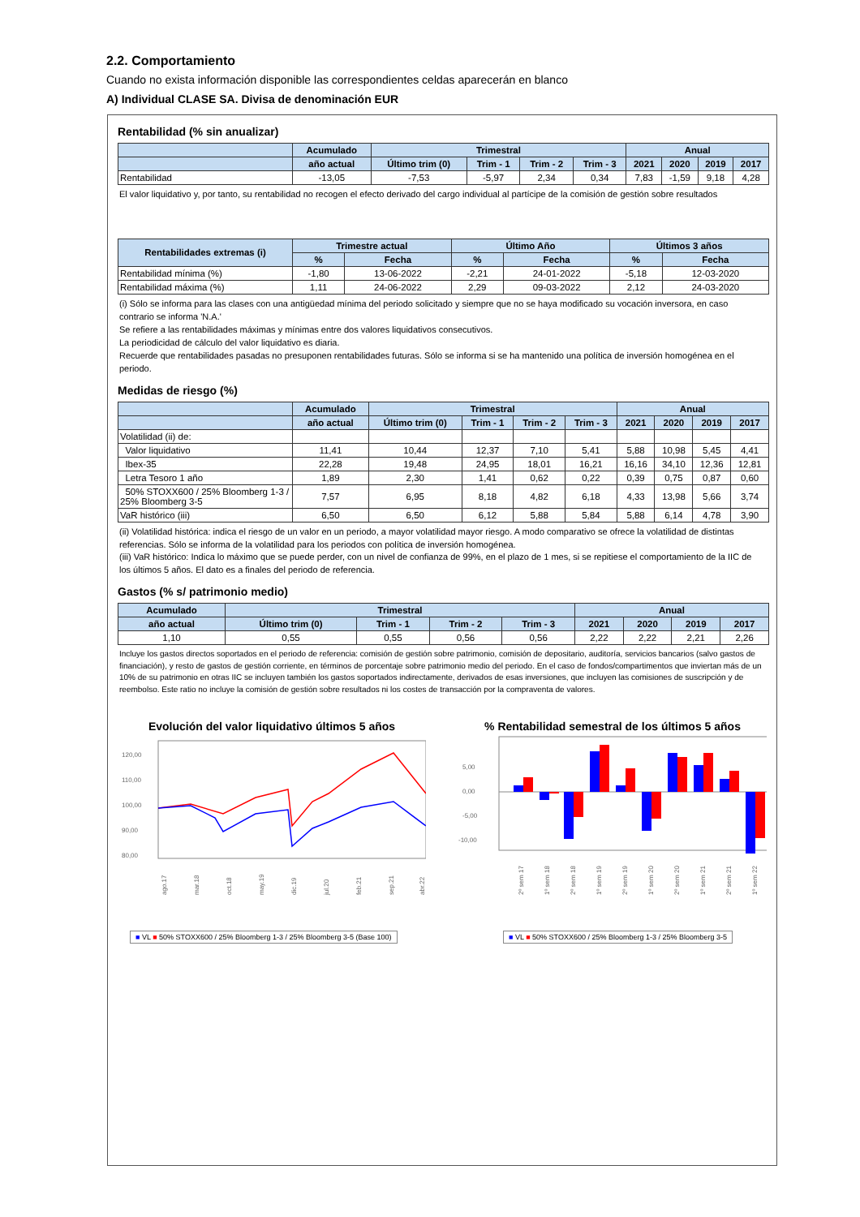2.2. Comportamiento
Cuando no exista información disponible las correspondientes celdas aparecerán en blanco
A) Individual CLASE SA. Divisa de denominación EUR
Rentabilidad (% sin anualizar)
| | Acumulado | Trimestral | | | | Anual | | | |
| --- | --- | --- | --- | --- | --- | --- | --- | --- | --- |
| | año actual | Último trim (0) | Trim - 1 | Trim - 2 | Trim - 3 | 2021 | 2020 | 2019 | 2017 |
| Rentabilidad | -13,05 | -7,53 | -5,97 | 2,34 | 0,34 | 7,83 | -1,59 | 9,18 | 4,28 |
El valor liquidativo y, por tanto, su rentabilidad no recogen el efecto derivado del cargo individual al partícipe de la comisión de gestión sobre resultados
| Rentabilidades extremas (i) | Trimestre actual | | Último Año | | Últimos 3 años | |
| --- | --- | --- | --- | --- | --- | --- |
| | % | Fecha | % | Fecha | % | Fecha |
| Rentabilidad mínima (%) | -1,80 | 13-06-2022 | -2,21 | 24-01-2022 | -5,18 | 12-03-2020 |
| Rentabilidad máxima (%) | 1,11 | 24-06-2022 | 2,29 | 09-03-2022 | 2,12 | 24-03-2020 |
(i) Sólo se informa para las clases con una antigüedad mínima del periodo solicitado y siempre que no se haya modificado su vocación inversora, en caso contrario se informa 'N.A.'
Se refiere a las rentabilidades máximas y mínimas entre dos valores liquidativos consecutivos.
La periodicidad de cálculo del valor liquidativo es diaria.
Recuerde que rentabilidades pasadas no presuponen rentabilidades futuras. Sólo se informa si se ha mantenido una política de inversión homogénea en el periodo.
Medidas de riesgo (%)
| | Acumulado | Trimestral | | | | Anual | | | |
| --- | --- | --- | --- | --- | --- | --- | --- | --- | --- |
| | año actual | Último trim (0) | Trim - 1 | Trim - 2 | Trim - 3 | 2021 | 2020 | 2019 | 2017 |
| Volatilidad (ii) de: | | | | | | | | | |
| Valor liquidativo | 11,41 | 10,44 | 12,37 | 7,10 | 5,41 | 5,88 | 10,98 | 5,45 | 4,41 |
| Ibex-35 | 22,28 | 19,48 | 24,95 | 18,01 | 16,21 | 16,16 | 34,10 | 12,36 | 12,81 |
| Letra Tesoro 1 año | 1,89 | 2,30 | 1,41 | 0,62 | 0,22 | 0,39 | 0,75 | 0,87 | 0,60 |
| 50% STOXX600 / 25% Bloomberg 1-3 / 25% Bloomberg 3-5 | 7,57 | 6,95 | 8,18 | 4,82 | 6,18 | 4,33 | 13,98 | 5,66 | 3,74 |
| VaR histórico (iii) | 6,50 | 6,50 | 6,12 | 5,88 | 5,84 | 5,88 | 6,14 | 4,78 | 3,90 |
(ii) Volatilidad histórica: indica el riesgo de un valor en un periodo, a mayor volatilidad mayor riesgo. A modo comparativo se ofrece la volatilidad de distintas referencias. Sólo se informa de la volatilidad para los periodos con política de inversión homogénea.
(iii) VaR histórico: Indica lo máximo que se puede perder, con un nivel de confianza de 99%, en el plazo de 1 mes, si se repitiese el comportamiento de la IIC de los últimos 5 años. El dato es a finales del periodo de referencia.
Gastos (% s/ patrimonio medio)
| Acumulado | Trimestral | | | | Anual | | | |
| --- | --- | --- | --- | --- | --- | --- | --- | --- |
| año actual | Último trim (0) | Trim - 1 | Trim - 2 | Trim - 3 | 2021 | 2020 | 2019 | 2017 |
| 1,10 | 0,55 | 0,55 | 0,56 | 0,56 | 2,22 | 2,22 | 2,21 | 2,26 |
Incluye los gastos directos soportados en el periodo de referencia: comisión de gestión sobre patrimonio, comisión de depositario, auditoría, servicios bancarios (salvo gastos de financiación), y resto de gastos de gestión corriente, en términos de porcentaje sobre patrimonio medio del periodo. En el caso de fondos/compartimentos que inviertan más de un 10% de su patrimonio en otras IIC se incluyen también los gastos soportados indirectamente, derivados de esas inversiones, que incluyen las comisiones de suscripción y de reembolso. Este ratio no incluye la comisión de gestión sobre resultados ni los costes de transacción por la compraventa de valores.
Evolución del valor liquidativo últimos 5 años
120,00
110,00
100,00
90,00
80,00
ago.17
mar.18
oct.18
may.19
dic.19
jul.20
feb.21
sep.21
abr.22
■ VL ■ 50% STOXX600 / 25% Bloomberg 1-3 / 25% Bloomberg 3-5 (Base 100)
% Rentabilidad semestral de los últimos 5 años
5,00
0,00
-5,00
-10,00
2º sem 17
1º sem 18
2º sem 18
1º sem 19
2º sem 19
1º sem 20
2º sem 20
1º sem 21
2º sem 21
1º sem 22
■ VL ■ 50% STOXX600 / 25% Bloomberg 1-3 / 25% Bloomberg 3-5